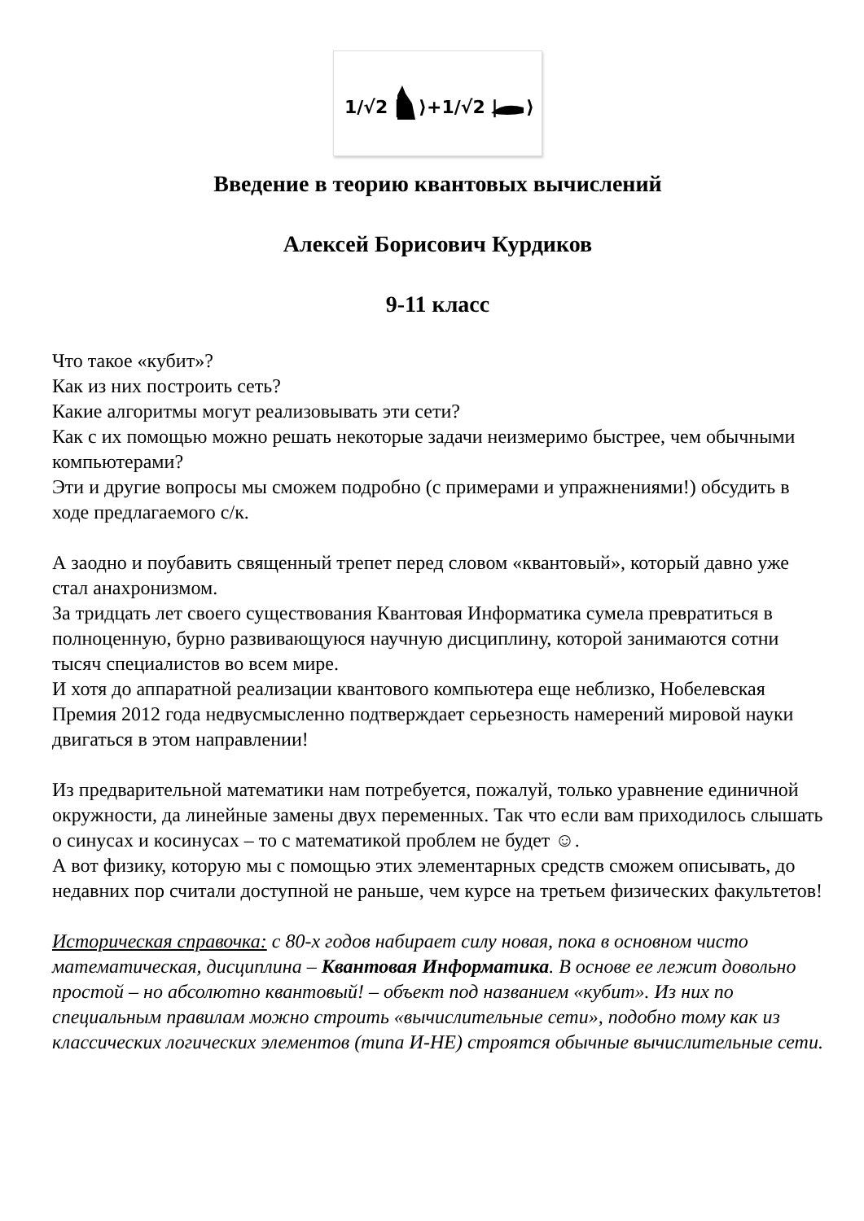1/√2 |
⟩+1/√2 |
⟩
Введение в теорию квантовых вычислений
Алексей Борисович Курдиков
9-11 класс
Что такое «кубит»?
Как из них построить сеть?
Какие алгоритмы могут реализовывать эти сети?
Как с их помощью можно решать некоторые задачи неизмеримо быстрее, чем обычными компьютерами?
Эти и другие вопросы мы сможем подробно (с примерами и упражнениями!) обсудить в ходе предлагаемого с/к.
А заодно и поубавить священный трепет перед словом «квантовый», который давно уже стал анахронизмом.
За тридцать лет своего существования Квантовая Информатика сумела превратиться в полноценную, бурно развивающуюся научную дисциплину, которой занимаются сотни тысяч специалистов во всем мире.
И хотя до аппаратной реализации квантового компьютера еще неблизко, Нобелевская Премия 2012 года недвусмысленно подтверждает серьезность намерений мировой науки двигаться в этом направлении!
Из предварительной математики нам потребуется, пожалуй, только уравнение единичной окружности, да линейные замены двух переменных. Так что если вам приходилось слышать о синусах и косинусах – то с математикой проблем не будет ☺.
А вот физику, которую мы с помощью этих элементарных средств сможем описывать, до недавних пор считали доступной не раньше, чем курсе на третьем физических факультетов!
Историческая справочка: с 80-х годов набирает силу новая, пока в основном чисто математическая, дисциплина – Квантовая Информатика. В основе ее лежит довольно простой – но абсолютно квантовый! – объект под названием «кубит». Из них по специальным правилам можно строить «вычислительные сети», подобно тому как из классических логических элементов (типа И-НЕ) строятся обычные вычислительные сети.